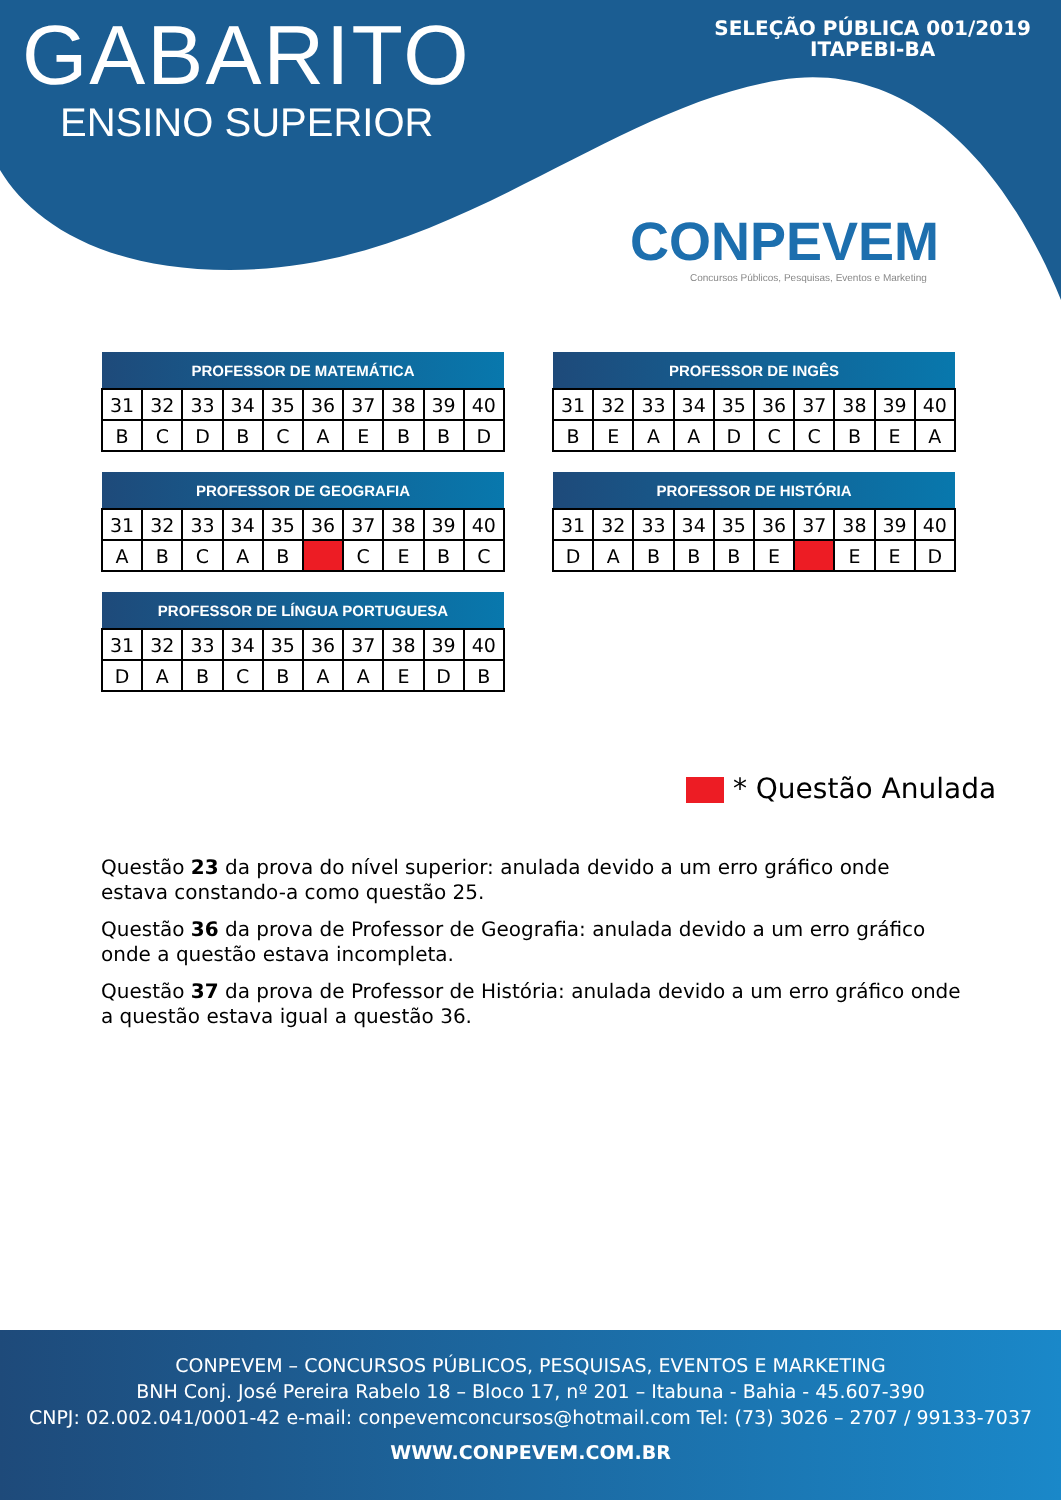GABARITO
ENSINO SUPERIOR
SELEÇÃO PÚBLICA 001/2019
ITAPEBI-BA
CONPEVEM
Concursos Públicos, Pesquisas, Eventos e Marketing
| PROFESSOR DE MATEMÁTICA | | | | | | | | | |
| --- | --- | --- | --- | --- | --- | --- | --- | --- | --- |
| 31 | 32 | 33 | 34 | 35 | 36 | 37 | 38 | 39 | 40 |
| B | C | D | B | C | A | E | B | B | D |
| PROFESSOR DE INGÊS | | | | | | | | | |
| --- | --- | --- | --- | --- | --- | --- | --- | --- | --- |
| 31 | 32 | 33 | 34 | 35 | 36 | 37 | 38 | 39 | 40 |
| B | E | A | A | D | C | C | B | E | A |
| PROFESSOR DE GEOGRAFIA | | | | | | | | | |
| --- | --- | --- | --- | --- | --- | --- | --- | --- | --- |
| 31 | 32 | 33 | 34 | 35 | 36 | 37 | 38 | 39 | 40 |
| A | B | C | A | B | | C | E | B | C |
| PROFESSOR DE HISTÓRIA | | | | | | | | | |
| --- | --- | --- | --- | --- | --- | --- | --- | --- | --- |
| 31 | 32 | 33 | 34 | 35 | 36 | 37 | 38 | 39 | 40 |
| D | A | B | B | B | E | | E | E | D |
| PROFESSOR DE LÍNGUA PORTUGUESA | | | | | | | | | |
| --- | --- | --- | --- | --- | --- | --- | --- | --- | --- |
| 31 | 32 | 33 | 34 | 35 | 36 | 37 | 38 | 39 | 40 |
| D | A | B | C | B | A | A | E | D | B |
* Questão Anulada
Questão 23 da prova do nível superior: anulada devido a um erro gráfico onde estava constando-a como questão 25.
Questão 36 da prova de Professor de Geografia: anulada devido a um erro gráfico onde a questão estava incompleta.
Questão 37 da prova de Professor de História: anulada devido a um erro gráfico onde a questão estava igual a questão 36.
CONPEVEM – CONCURSOS PÚBLICOS, PESQUISAS, EVENTOS E MARKETING
BNH Conj. José Pereira Rabelo 18 – Bloco 17, nº 201 – Itabuna - Bahia - 45.607-390
CNPJ: 02.002.041/0001-42 e-mail: conpevemconcursos@hotmail.com Tel: (73) 3026 – 2707 / 99133-7037
WWW.CONPEVEM.COM.BR